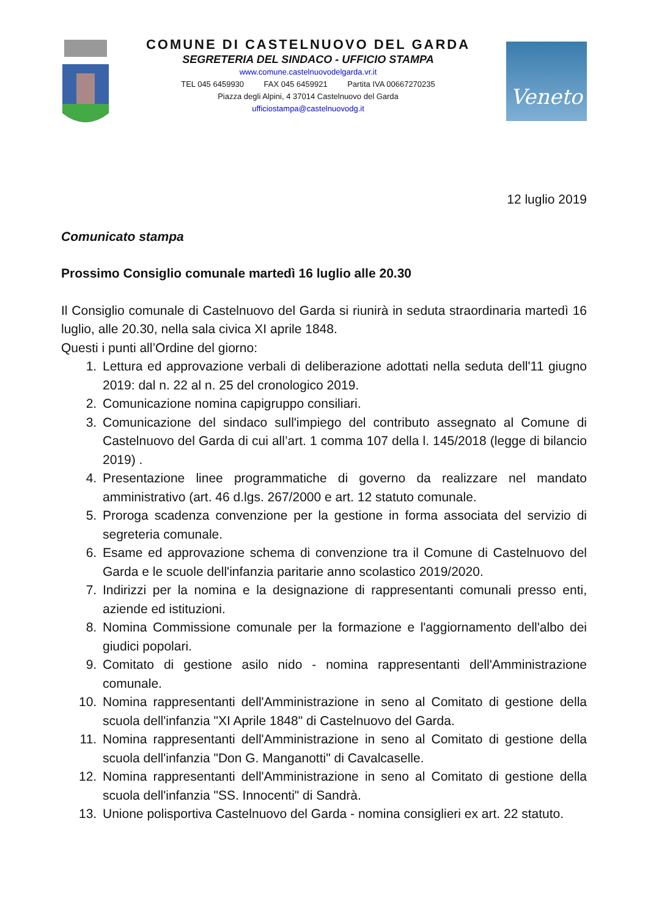COMUNE DI CASTELNUOVO DEL GARDA
SEGRETERIA DEL SINDACO - UFFICIO STAMPA
www.comune.castelnuovodelgarda.vr.it
TEL 045 6459930 FAX 045 6459921 Partita IVA 00667270235
Piazza degli Alpini, 4 37014 Castelnuovo del Garda
ufficiostampa@castelnuovodg.it
Veneto
12 luglio 2019
Comunicato stampa
Prossimo Consiglio comunale martedì 16 luglio alle 20.30
Il Consiglio comunale di Castelnuovo del Garda si riunirà in seduta straordinaria martedì 16 luglio, alle 20.30, nella sala civica XI aprile 1848.
Questi i punti all’Ordine del giorno:
1. Lettura ed approvazione verbali di deliberazione adottati nella seduta dell'11 giugno 2019: dal n. 22 al n. 25 del cronologico 2019.
2. Comunicazione nomina capigruppo consiliari.
3. Comunicazione del sindaco sull'impiego del contributo assegnato al Comune di Castelnuovo del Garda di cui all’art. 1 comma 107 della l. 145/2018 (legge di bilancio 2019) .
4. Presentazione linee programmatiche di governo da realizzare nel mandato amministrativo (art. 46 d.lgs. 267/2000 e art. 12 statuto comunale.
5. Proroga scadenza convenzione per la gestione in forma associata del servizio di segreteria comunale.
6. Esame ed approvazione schema di convenzione tra il Comune di Castelnuovo del Garda e le scuole dell'infanzia paritarie anno scolastico 2019/2020.
7. Indirizzi per la nomina e la designazione di rappresentanti comunali presso enti, aziende ed istituzioni.
8. Nomina Commissione comunale per la formazione e l'aggiornamento dell'albo dei giudici popolari.
9. Comitato di gestione asilo nido - nomina rappresentanti dell'Amministrazione comunale.
10. Nomina rappresentanti dell'Amministrazione in seno al Comitato di gestione della scuola dell'infanzia "XI Aprile 1848" di Castelnuovo del Garda.
11. Nomina rappresentanti dell'Amministrazione in seno al Comitato di gestione della scuola dell'infanzia "Don G. Manganotti" di Cavalcaselle.
12. Nomina rappresentanti dell'Amministrazione in seno al Comitato di gestione della scuola dell'infanzia "SS. Innocenti" di Sandrà.
13. Unione polisportiva Castelnuovo del Garda - nomina consiglieri ex art. 22 statuto.